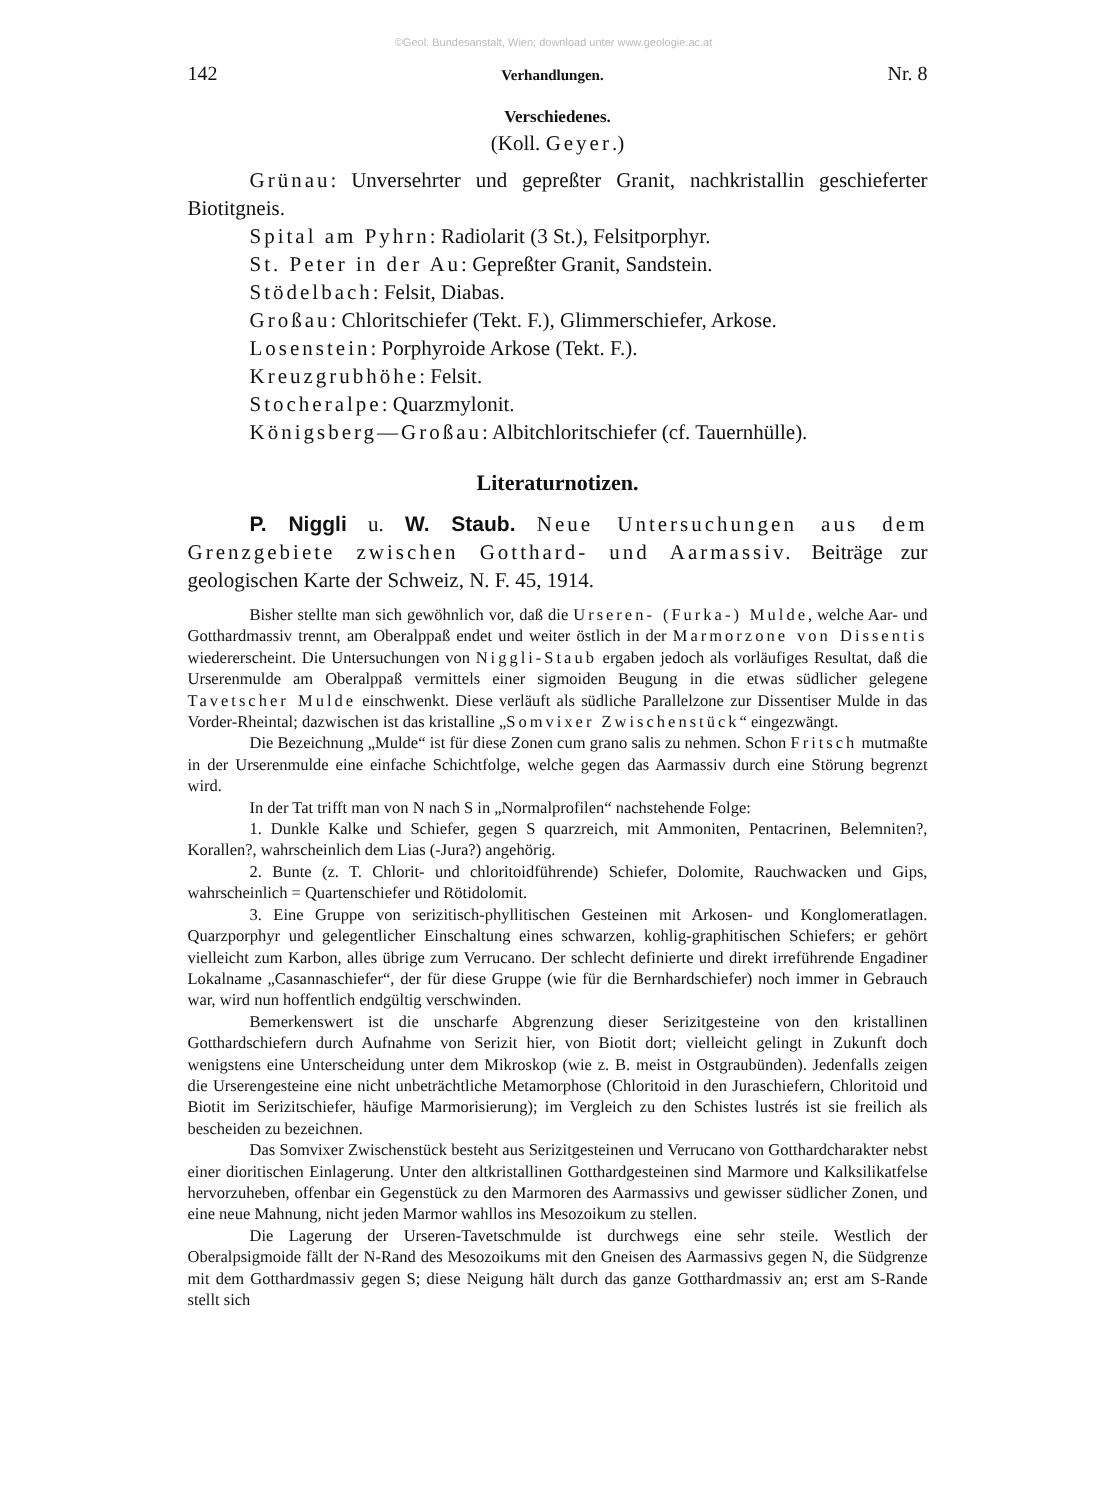©Geol. Bundesanstalt, Wien; download unter www.geologie.ac.at
142 Verhandlungen. Nr. 8
Verschiedenes.
(Koll. Geyer.)
Grünau: Unversehrter und gepreßter Granit, nachkristallin geschieferter Biotitgneis.
Spital am Pyhrn: Radiolarit (3 St.), Felsitporphyr.
St. Peter in der Au: Gepreßter Granit, Sandstein.
Stödelbach: Felsit, Diabas.
Großau: Chloritschiefer (Tekt. F.), Glimmerschiefer, Arkose.
Losenstein: Porphyroide Arkose (Tekt. F.).
Kreuzgrubhöhe: Felsit.
Stocheralpe: Quarzmylonit.
Königsberg—Großau: Albitchloritschiefer (cf. Tauernhülle).
Literaturnotizen.
P. Niggli u. W. Staub. Neue Untersuchungen aus dem Grenzgebiete zwischen Gotthard- und Aarmassiv. Beiträge zur geologischen Karte der Schweiz, N. F. 45, 1914.
Bisher stellte man sich gewöhnlich vor, daß die Urseren- (Furka-) Mulde, welche Aar- und Gotthardmassiv trennt, am Oberalppaß endet und weiter östlich in der Marmorzone von Dissentis wiedererscheint. Die Untersuchungen von Niggli-Staub ergaben jedoch als vorläufiges Resultat, daß die Urserenmulde am Oberalppaß vermittels einer sigmoiden Beugung in die etwas südlicher gelegene Tavetscher Mulde einschwenkt. Diese verläuft als südliche Parallelzone zur Dissentiser Mulde in das Vorder-Rheintal; dazwischen ist das kristalline „Somvixer Zwischenstück“ eingezwängt.
Die Bezeichnung „Mulde“ ist für diese Zonen cum grano salis zu nehmen. Schon Fritsch mutmaßte in der Urserenmulde eine einfache Schichtfolge, welche gegen das Aarmassiv durch eine Störung begrenzt wird.
In der Tat trifft man von N nach S in „Normalprofilen“ nachstehende Folge:
1. Dunkle Kalke und Schiefer, gegen S quarzreich, mit Ammoniten, Pentacrinen, Belemniten?, Korallen?, wahrscheinlich dem Lias (-Jura?) angehörig.
2. Bunte (z. T. Chlorit- und chloritoidführende) Schiefer, Dolomite, Rauchwacken und Gips, wahrscheinlich = Quartenschiefer und Rötidolomit.
3. Eine Gruppe von serizitisch-phyllitischen Gesteinen mit Arkosen- und Konglomeratlagen. Quarzporphyr und gelegentlicher Einschaltung eines schwarzen, kohlig-graphitischen Schiefers; er gehört vielleicht zum Karbon, alles übrige zum Verrucano. Der schlecht definierte und direkt irreführende Engadiner Lokalname „Casannaschiefer“, der für diese Gruppe (wie für die Bernhardschiefer) noch immer in Gebrauch war, wird nun hoffentlich endgültig verschwinden.
Bemerkenswert ist die unscharfe Abgrenzung dieser Serizitgesteine von den kristallinen Gotthardschiefern durch Aufnahme von Serizit hier, von Biotit dort; vielleicht gelingt in Zukunft doch wenigstens eine Unterscheidung unter dem Mikroskop (wie z. B. meist in Ostgraubünden). Jedenfalls zeigen die Urserengesteine eine nicht unbeträchtliche Metamorphose (Chloritoid in den Juraschiefern, Chloritoid und Biotit im Serizitschiefer, häufige Marmorisierung); im Vergleich zu den Schistes lustrés ist sie freilich als bescheiden zu bezeichnen.
Das Somvixer Zwischenstück besteht aus Serizitgesteinen und Verrucano von Gotthardcharakter nebst einer dioritischen Einlagerung. Unter den altkristallinen Gotthardgesteinen sind Marmore und Kalksilikatfelse hervorzuheben, offenbar ein Gegenstück zu den Marmoren des Aarmassivs und gewisser südlicher Zonen, und eine neue Mahnung, nicht jeden Marmor wahllos ins Mesozoikum zu stellen.
Die Lagerung der Urseren-Tavetschmulde ist durchwegs eine sehr steile. Westlich der Oberalpsigmoide fällt der N-Rand des Mesozoikums mit den Gneisen des Aarmassivs gegen N, die Südgrenze mit dem Gotthardmassiv gegen S; diese Neigung hält durch das ganze Gotthardmassiv an; erst am S-Rande stellt sich